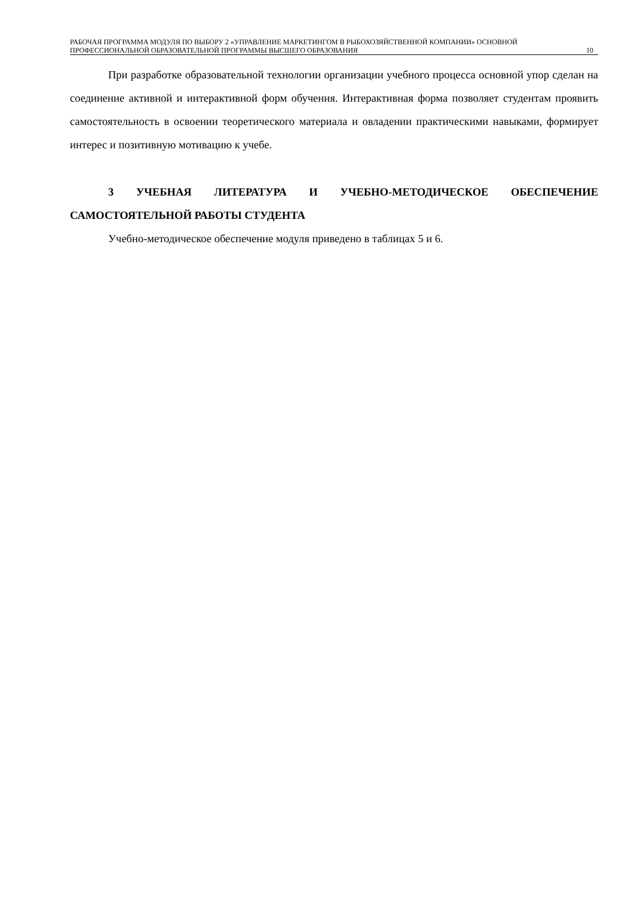РАБОЧАЯ ПРОГРАММА МОДУЛЯ ПО ВЫБОРУ 2 «УПРАВЛЕНИЕ МАРКЕТИНГОМ В РЫБОХОЗЯЙСТВЕННОЙ КОМПАНИИ» ОСНОВНОЙ ПРОФЕССИОНАЛЬНОЙ ОБРАЗОВАТЕЛЬНОЙ ПРОГРАММЫ ВЫСШЕГО ОБРАЗОВАНИЯ
10
При разработке образовательной технологии организации учебного процесса основной упор сделан на соединение активной и интерактивной форм обучения. Интерактивная форма позволяет студентам проявить самостоятельность в освоении теоретического материала и овладении практическими навыками, формирует интерес и позитивную мотивацию к учебе.
3 УЧЕБНАЯ ЛИТЕРАТУРА И УЧЕБНО-МЕТОДИЧЕСКОЕ ОБЕСПЕЧЕНИЕ САМОСТОЯТЕЛЬНОЙ РАБОТЫ СТУДЕНТА
Учебно-методическое обеспечение модуля приведено в таблицах 5 и 6.